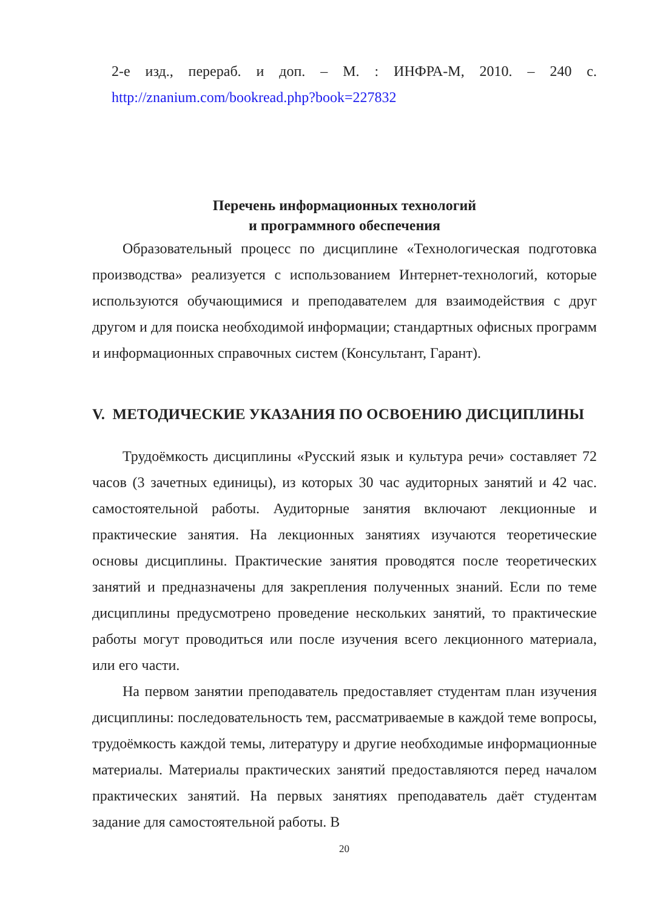2-е изд., перераб. и доп. – М. : ИНФРА-М, 2010. – 240 с.
http://znanium.com/bookread.php?book=227832
Перечень информационных технологий
и программного обеспечения
Образовательный процесс по дисциплине «Технологическая подготовка производства» реализуется с использованием Интернет-технологий, которые используются обучающимися и преподавателем для взаимодействия с друг другом и для поиска необходимой информации; стандартных офисных программ и информационных справочных систем (Консультант, Гарант).
V. МЕТОДИЧЕСКИЕ УКАЗАНИЯ ПО ОСВОЕНИЮ ДИСЦИПЛИНЫ
Трудоёмкость дисциплины «Русский язык и культура речи» составляет 72 часов (3 зачетных единицы), из которых 30 час аудиторных занятий и 42 час. самостоятельной работы. Аудиторные занятия включают лекционные и практические занятия. На лекционных занятиях изучаются теоретические основы дисциплины. Практические занятия проводятся после теоретических занятий и предназначены для закрепления полученных знаний. Если по теме дисциплины предусмотрено проведение нескольких занятий, то практические работы могут проводиться или после изучения всего лекционного материала, или его части.
На первом занятии преподаватель предоставляет студентам план изучения дисциплины: последовательность тем, рассматриваемые в каждой теме вопросы, трудоёмкость каждой темы, литературу и другие необходимые информационные материалы. Материалы практических занятий предоставляются перед началом практических занятий. На первых занятиях преподаватель даёт студентам задание для самостоятельной работы. В
20